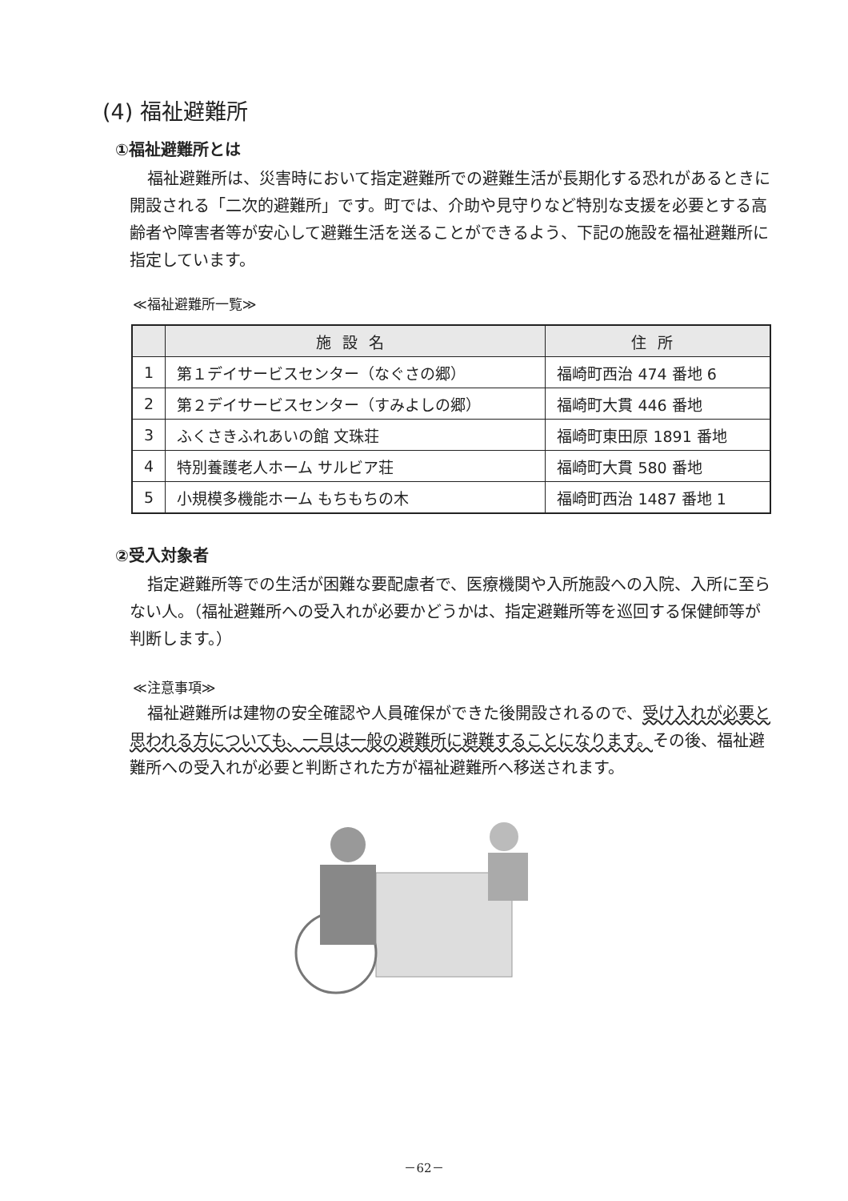(4) 福祉避難所
①福祉避難所とは
福祉避難所は、災害時において指定避難所での避難生活が長期化する恐れがあるときに開設される「二次的避難所」です。町では、介助や見守りなど特別な支援を必要とする高齢者や障害者等が安心して避難生活を送ることができるよう、下記の施設を福祉避難所に指定しています。
≪福祉避難所一覧≫
| | 施設名 | 住所 |
| --- | --- | --- |
| 1 | 第１デイサービスセンター（なぐさの郷） | 福崎町西治 474 番地 6 |
| 2 | 第２デイサービスセンター（すみよしの郷） | 福崎町大貫 446 番地 |
| 3 | ふくさきふれあいの館 文珠荘 | 福崎町東田原 1891 番地 |
| 4 | 特別養護老人ホーム サルビア荘 | 福崎町大貫 580 番地 |
| 5 | 小規模多機能ホーム もちもちの木 | 福崎町西治 1487 番地 1 |
②受入対象者
指定避難所等での生活が困難な要配慮者で、医療機関や入所施設への入院、入所に至らない人。（福祉避難所への受入れが必要かどうかは、指定避難所等を巡回する保健師等が判断します。）
≪注意事項≫
福祉避難所は建物の安全確認や人員確保ができた後開設されるので、受け入れが必要と思われる方についても、一旦は一般の避難所に避難することになります。その後、福祉避難所への受入れが必要と判断された方が福祉避難所へ移送されます。
－62－